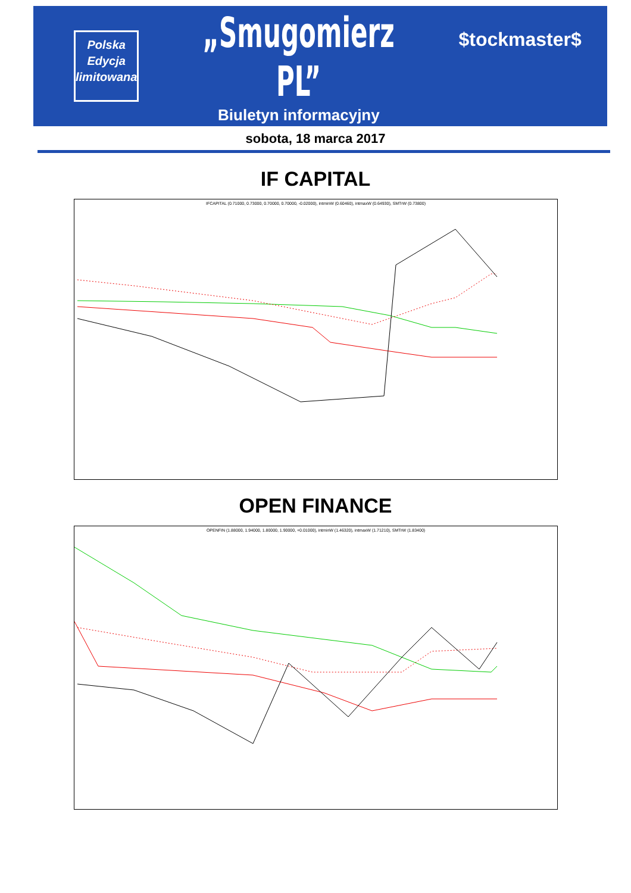Polska
Edycja
limitowana
„Smugomierz PL”
Biuletyn informacyjny
$tockmaster$
sobota, 18 marca 2017
IF CAPITAL
IFCAPITAL (0.71000, 0.73000, 0.70000, 0.70000, -0.02000), intminW (0.60460), intmaxW (0.64930), SMTrW (0.73800)
OPEN FINANCE
OPENFIN (1.88000, 1.94000, 1.80000, 1.90000, +0.01000), intminW (1.46320), intmaxW (1.71210), SMTrW (1.83400)